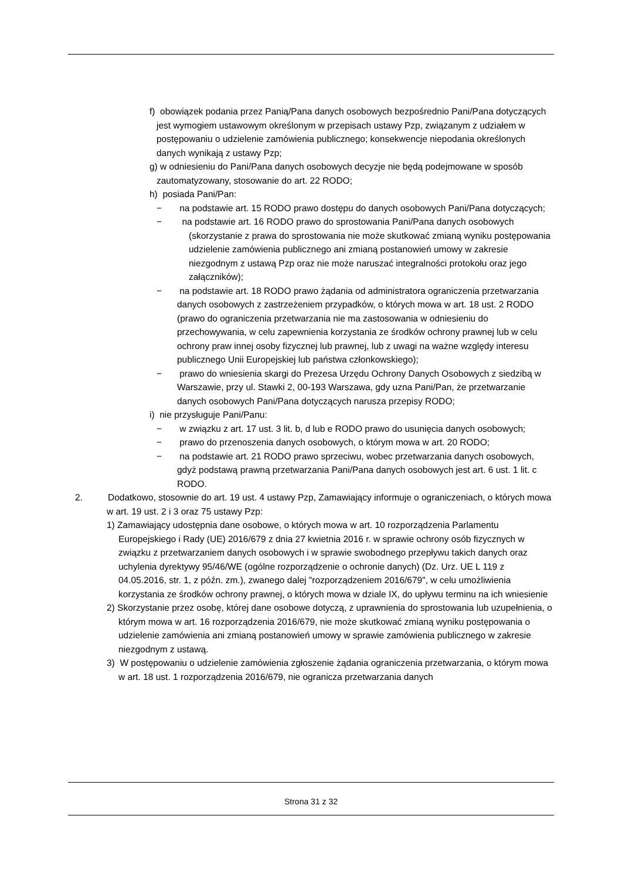f) obowiązek podania przez Panią/Pana danych osobowych bezpośrednio Pani/Pana dotyczących jest wymogiem ustawowym określonym w przepisach ustawy Pzp, związanym z udziałem w postępowaniu o udzielenie zamówienia publicznego; konsekwencje niepodania określonych danych wynikają z ustawy Pzp;
g) w odniesieniu do Pani/Pana danych osobowych decyzje nie będą podejmowane w sposób zautomatyzowany, stosowanie do art. 22 RODO;
h) posiada Pani/Pan:
− na podstawie art. 15 RODO prawo dostępu do danych osobowych Pani/Pana dotyczących;
− na podstawie art. 16 RODO prawo do sprostowania Pani/Pana danych osobowych (skorzystanie z prawa do sprostowania nie może skutkować zmianą wyniku postępowania udzielenie zamówienia publicznego ani zmianą postanowień umowy w zakresie niezgodnym z ustawą Pzp oraz nie może naruszać integralności protokołu oraz jego załączników);
− na podstawie art. 18 RODO prawo żądania od administratora ograniczenia przetwarzania danych osobowych z zastrzeżeniem przypadków, o których mowa w art. 18 ust. 2 RODO (prawo do ograniczenia przetwarzania nie ma zastosowania w odniesieniu do przechowywania, w celu zapewnienia korzystania ze środków ochrony prawnej lub w celu ochrony praw innej osoby fizycznej lub prawnej, lub z uwagi na ważne względy interesu publicznego Unii Europejskiej lub państwa członkowskiego);
− prawo do wniesienia skargi do Prezesa Urzędu Ochrony Danych Osobowych z siedzibą w Warszawie, przy ul. Stawki 2, 00-193 Warszawa, gdy uzna Pani/Pan, że przetwarzanie danych osobowych Pani/Pana dotyczących narusza przepisy RODO;
i) nie przysługuje Pani/Panu:
− w związku z art. 17 ust. 3 lit. b, d lub e RODO prawo do usunięcia danych osobowych;
− prawo do przenoszenia danych osobowych, o którym mowa w art. 20 RODO;
− na podstawie art. 21 RODO prawo sprzeciwu, wobec przetwarzania danych osobowych, gdyż podstawą prawną przetwarzania Pani/Pana danych osobowych jest art. 6 ust. 1 lit. c RODO.
2. Dodatkowo, stosownie do art. 19 ust. 4 ustawy Pzp, Zamawiający informuje o ograniczeniach, o których mowa w art. 19 ust. 2 i 3 oraz 75 ustawy Pzp:
1) Zamawiający udostępnia dane osobowe, o których mowa w art. 10 rozporządzenia Parlamentu Europejskiego i Rady (UE) 2016/679 z dnia 27 kwietnia 2016 r. w sprawie ochrony osób fizycznych w związku z przetwarzaniem danych osobowych i w sprawie swobodnego przepływu takich danych oraz uchylenia dyrektywy 95/46/WE (ogólne rozporządzenie o ochronie danych) (Dz. Urz. UE L 119 z 04.05.2016, str. 1, z późn. zm.), zwanego dalej "rozporządzeniem 2016/679", w celu umożliwienia korzystania ze środków ochrony prawnej, o których mowa w dziale IX, do upływu terminu na ich wniesienie
2) Skorzystanie przez osobę, której dane osobowe dotyczą, z uprawnienia do sprostowania lub uzupełnienia, o którym mowa w art. 16 rozporządzenia 2016/679, nie może skutkować zmianą wyniku postępowania o udzielenie zamówienia ani zmianą postanowień umowy w sprawie zamówienia publicznego w zakresie niezgodnym z ustawą.
3) W postępowaniu o udzielenie zamówienia zgłoszenie żądania ograniczenia przetwarzania, o którym mowa w art. 18 ust. 1 rozporządzenia 2016/679, nie ogranicza przetwarzania danych
Strona 31 z 32